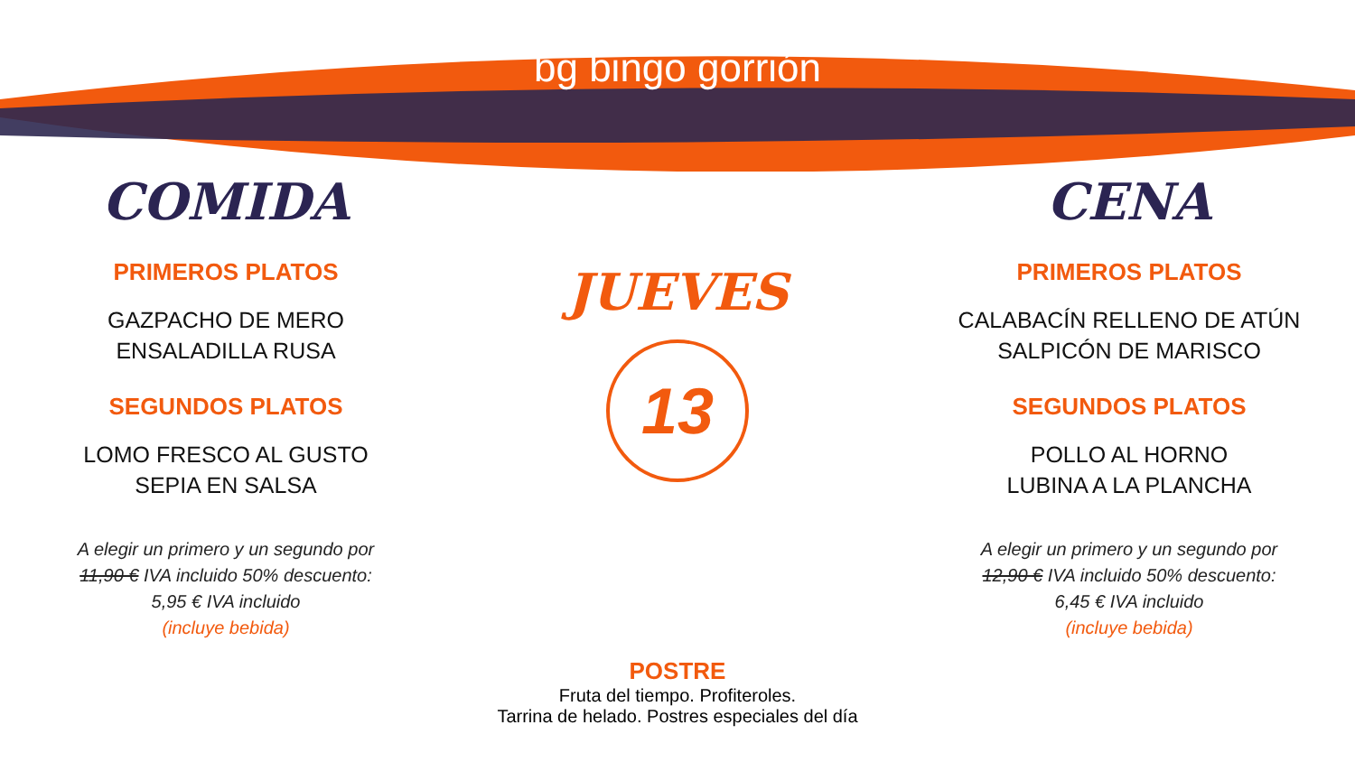bg bingo gorrión
COMIDA
PRIMEROS PLATOS
GAZPACHO DE MERO
ENSALADILLA RUSA
SEGUNDOS PLATOS
LOMO FRESCO AL GUSTO
SEPIA EN SALSA
A elegir un primero y un segundo por
11,90 € IVA incluido 50% descuento:
5,95 € IVA incluido
(incluye bebida)
JUEVES
13
CENA
PRIMEROS PLATOS
CALABACÍN RELLENO DE ATÚN
SALPICÓN DE MARISCO
SEGUNDOS PLATOS
POLLO AL HORNO
LUBINA A LA PLANCHA
A elegir un primero y un segundo por
12,90 € IVA incluido 50% descuento:
6,45 € IVA incluido
(incluye bebida)
POSTRE
Fruta del tiempo. Profiteroles.
Tarrina de helado. Postres especiales del día